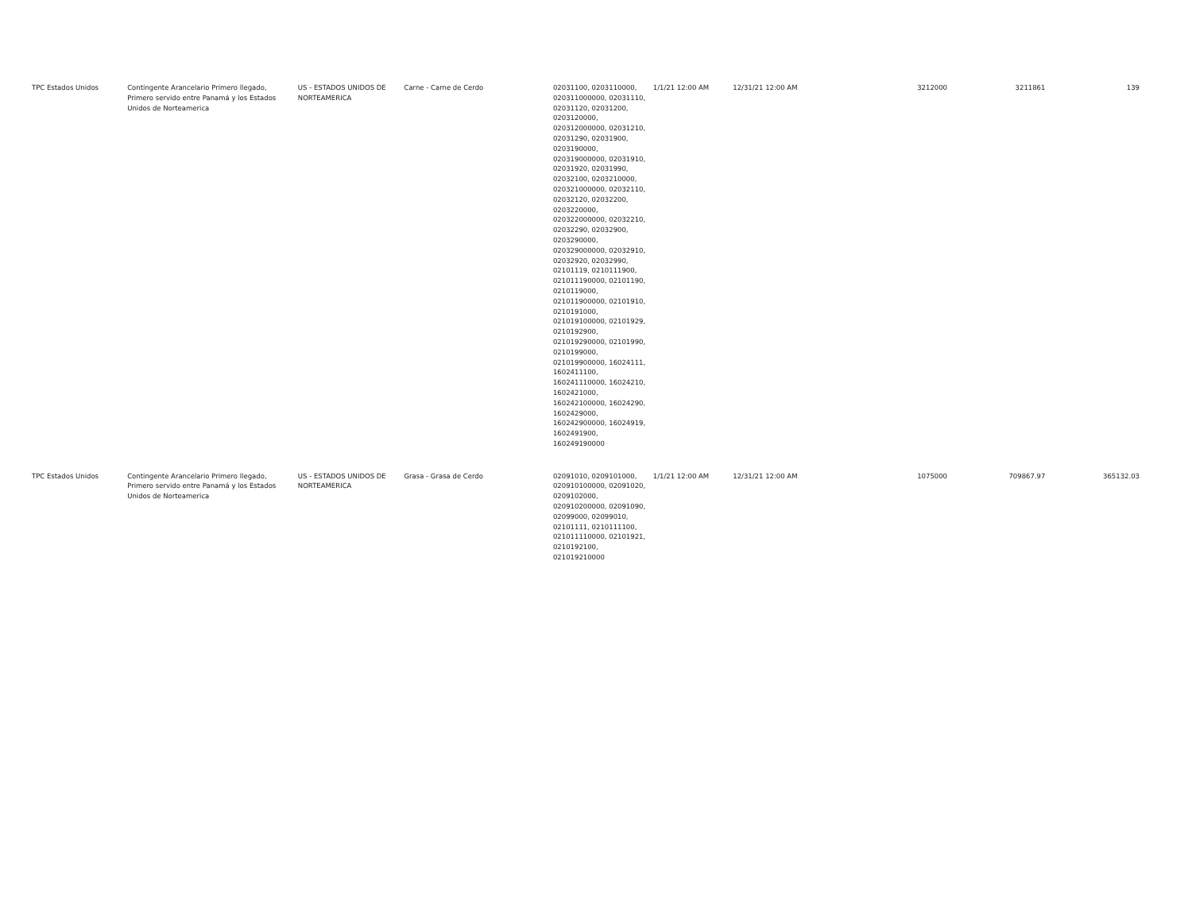| TPC Estados Unidos | Contingente Arancelario Primero llegado, Primero servido entre Panamá y los Estados Unidos de Norteamerica | US - ESTADOS UNIDOS DE NORTEAMERICA | Carne - Carne de Cerdo | 02031100, 0203110000, 020311000000, 02031110, 02031120, 02031200, 0203120000, 020312000000, 02031210, 02031290, 02031900, 0203190000, 020319000000, 02031910, 02031920, 02031990, 02032100, 0203210000, 020321000000, 02032110, 02032120, 02032200, 0203220000, 020322000000, 02032210, 02032290, 02032900, 0203290000, 020329000000, 02032910, 02032920, 02032990, 02101119, 0210111900, 021011190000, 02101190, 0210119000, 021011900000, 02101910, 0210191000, 021019100000, 02101929, 0210192900, 021019290000, 02101990, 0210199000, 021019900000, 16024111, 1602411100, 160241110000, 16024210, 1602421000, 160242100000, 16024290, 1602429000, 160242900000, 16024919, 1602491900, 160249190000 | 1/1/21 12:00 AM | 12/31/21 12:00 AM | 3212000 | 3211861 | 139 |
| TPC Estados Unidos | Contingente Arancelario Primero llegado, Primero servido entre Panamá y los Estados Unidos de Norteamerica | US - ESTADOS UNIDOS DE NORTEAMERICA | Grasa - Grasa de Cerdo | 02091010, 0209101000, 020910100000, 02091020, 0209102000, 020910200000, 02091090, 02099000, 02099010, 02101111, 0210111100, 021011110000, 02101921, 0210192100, 021019210000 | 1/1/21 12:00 AM | 12/31/21 12:00 AM | 1075000 | 709867.97 | 365132.03 |